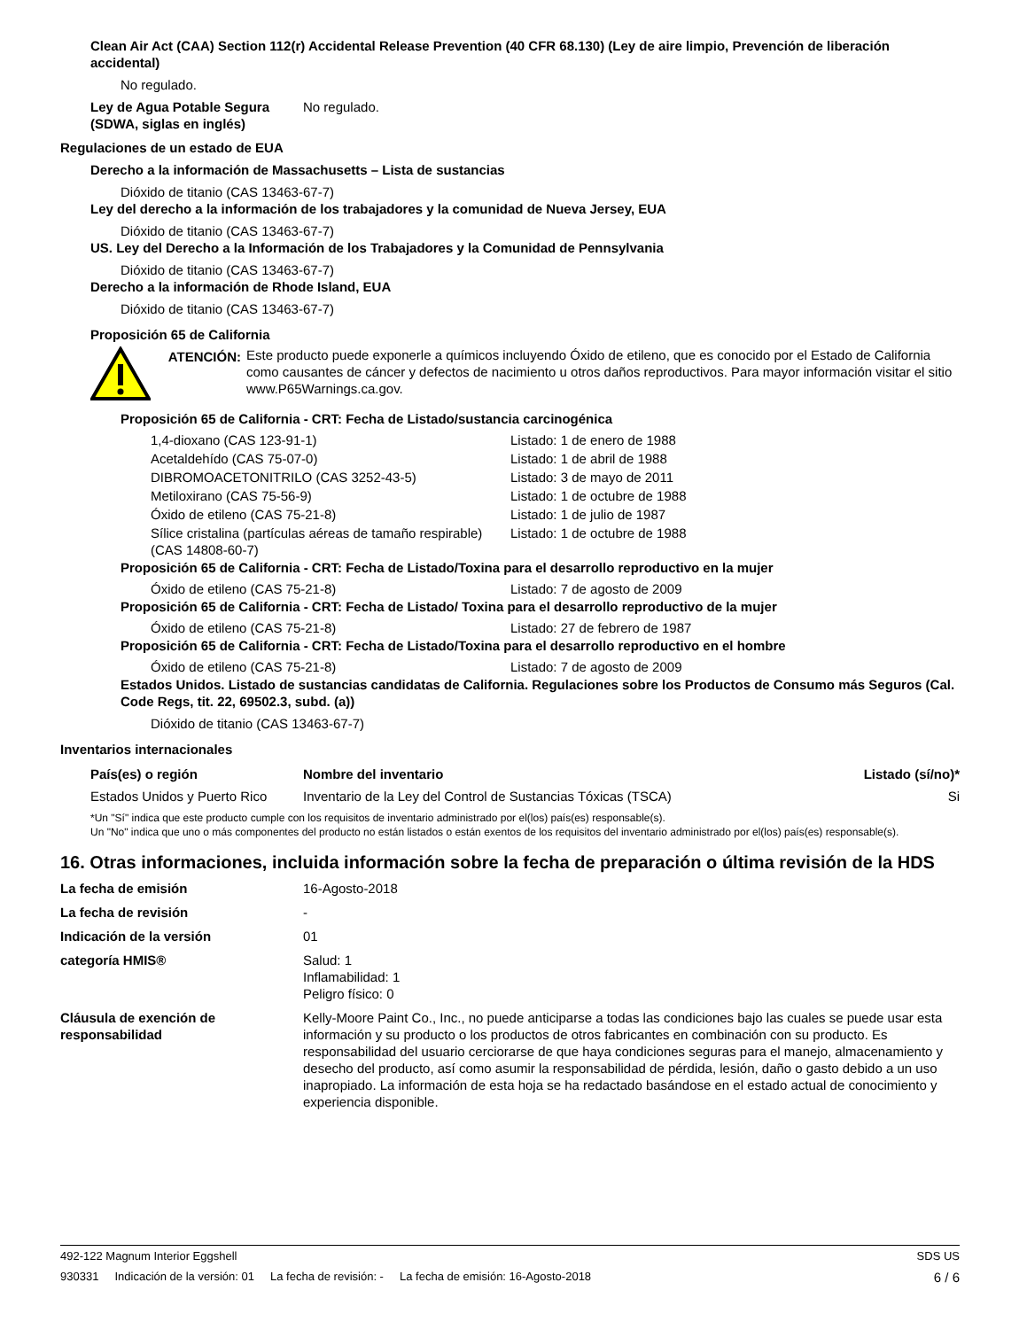Clean Air Act (CAA) Section 112(r) Accidental Release Prevention (40 CFR 68.130) (Ley de aire limpio, Prevención de liberación accidental)
No regulado.
Ley de Agua Potable Segura (SDWA, siglas en inglés)
No regulado.
Regulaciones de un estado de EUA
Derecho a la información de Massachusetts – Lista de sustancias
Dióxido de titanio (CAS 13463-67-7)
Ley del derecho a la información de los trabajadores y la comunidad de Nueva Jersey, EUA
Dióxido de titanio (CAS 13463-67-7)
US. Ley del Derecho a la Información de los Trabajadores y la Comunidad de Pennsylvania
Dióxido de titanio (CAS 13463-67-7)
Derecho a la información de Rhode Island, EUA
Dióxido de titanio (CAS 13463-67-7)
Proposición 65 de California
ATENCIÓN: Este producto puede exponerle a químicos incluyendo Óxido de etileno, que es conocido por el Estado de California como causantes de cáncer y defectos de nacimiento u otros daños reproductivos. Para mayor información visitar el sitio www.P65Warnings.ca.gov.
Proposición 65 de California - CRT: Fecha de Listado/sustancia carcinogénica
| 1,4-dioxano (CAS 123-91-1) | Listado: 1 de enero de 1988 |
| Acetaldehído (CAS 75-07-0) | Listado: 1 de abril de 1988 |
| DIBROMOACETONITRILO (CAS 3252-43-5) | Listado: 3 de mayo de 2011 |
| Metiloxirano (CAS 75-56-9) | Listado: 1 de octubre de 1988 |
| Óxido de etileno (CAS 75-21-8) | Listado: 1 de julio de 1987 |
| Sílice cristalina (partículas aéreas de tamaño respirable) (CAS 14808-60-7) | Listado: 1 de octubre de 1988 |
Proposición 65 de California - CRT: Fecha de Listado/Toxina para el desarrollo reproductivo en la mujer
| Óxido de etileno (CAS 75-21-8) | Listado: 7 de agosto de 2009 |
Proposición 65 de California - CRT: Fecha de Listado/ Toxina para el desarrollo reproductivo de la mujer
| Óxido de etileno (CAS 75-21-8) | Listado: 27 de febrero de 1987 |
Proposición 65 de California - CRT: Fecha de Listado/Toxina para el desarrollo reproductivo en el hombre
| Óxido de etileno (CAS 75-21-8) | Listado: 7 de agosto de 2009 |
Estados Unidos. Listado de sustancias candidatas de California. Regulaciones sobre los Productos de Consumo más Seguros (Cal. Code Regs, tit. 22, 69502.3, subd. (a))
Dióxido de titanio (CAS 13463-67-7)
Inventarios internacionales
| País(es) o región | Nombre del inventario | Listado (sí/no)* |
| --- | --- | --- |
| Estados Unidos y Puerto Rico | Inventario de la Ley del Control de Sustancias Tóxicas (TSCA) | Si |
*Un "Sí" indica que este producto cumple con los requisitos de inventario administrado por el(los) país(es) responsable(s).
Un "No" indica que uno o más componentes del producto no están listados o están exentos de los requisitos del inventario administrado por el(los) país(es) responsable(s).
16. Otras informaciones, incluida información sobre la fecha de preparación o última revisión de la HDS
La fecha de emisión 16-Agosto-2018
La fecha de revisión -
Indicación de la versión 01
categoría HMIS® Salud: 1
Inflamabilidad: 1
Peligro físico: 0
Cláusula de exención de responsabilidad
Kelly-Moore Paint Co., Inc., no puede anticiparse a todas las condiciones bajo las cuales se puede usar esta información y su producto o los productos de otros fabricantes en combinación con su producto. Es responsabilidad del usuario cerciorarse de que haya condiciones seguras para el manejo, almacenamiento y desecho del producto, así como asumir la responsabilidad de pérdida, lesión, daño o gasto debido a un uso inapropiado. La información de esta hoja se ha redactado basándose en el estado actual de conocimiento y experiencia disponible.
492-122 Magnum Interior Eggshell SDS US
930331 Indicación de la versión: 01 La fecha de revisión: - La fecha de emisión: 16-Agosto-2018 6 / 6